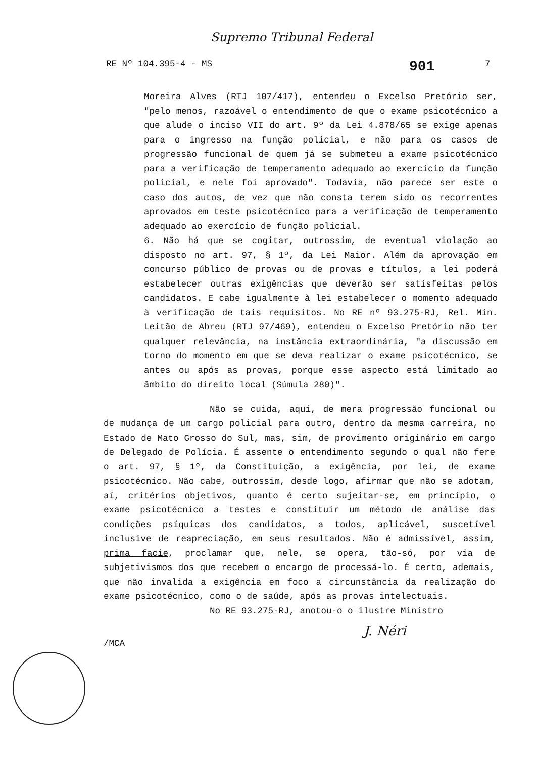Supremo Tribunal Federal
RE Nº 104.395-4 - MS 901 7
Moreira Alves (RTJ 107/417), entendeu o Excelso Pretório ser, "pelo menos, razoável o entendimento de que o exame psicotécnico a que alude o inciso VII do art. 9º da Lei 4.878/65 se exige apenas para o ingresso na função policial, e não para os casos de progressão funcional de quem já se submeteu a exame psicotécnico para a verificação de temperamento adequado ao exercício da função policial, e nele foi aprovado". Todavia, não parece ser este o caso dos autos, de vez que não consta terem sido os recorrentes aprovados em teste psicotécnico para a verificação de temperamento adequado ao exercício de função policial.
6. Não há que se cogitar, outrossim, de eventual violação ao disposto no art. 97, § 1º, da Lei Maior. Além da aprovação em concurso público de provas ou de provas e títulos, a lei poderá estabelecer outras exigências que deverão ser satisfeitas pelos candidatos. E cabe igualmente à lei estabelecer o momento adequado à verificação de tais requisitos. No RE nº 93.275-RJ, Rel. Min. Leitão de Abreu (RTJ 97/469), entendeu o Excelso Pretório não ter qualquer relevância, na instância extraordinária, "a discussão em torno do momento em que se deva realizar o exame psicotécnico, se antes ou após as provas, porque esse aspecto está limitado ao âmbito do direito local (Súmula 280)".
Não se cuida, aqui, de mera progressão funcional ou de mudança de um cargo policial para outro, dentro da mesma carreira, no Estado de Mato Grosso do Sul, mas, sim, de provimento originário em cargo de Delegado de Polícia. É assente o entendimento segundo o qual não fere o art. 97, § 1º, da Constituição, a exigência, por lei, de exame psicotécnico. Não cabe, outrossim, desde logo, afirmar que não se adotam, aí, critérios objetivos, quanto é certo sujeitar-se, em princípio, o exame psicotécnico a testes e constituir um método de análise das condições psíquicas dos candidatos, a todos, aplicável, suscetível inclusive de reapreciação, em seus resultados. Não é admissível, assim, prima facie, proclamar que, nele, se opera, tão-só, por via de subjetivismos dos que recebem o encargo de processá-lo. É certo, ademais, que não invalida a exigência em foco a circunstância da realização do exame psicotécnico, como o de saúde, após as provas intelectuais.
No RE 93.275-RJ, anotou-o o ilustre Ministro
J. Néri
/MCA